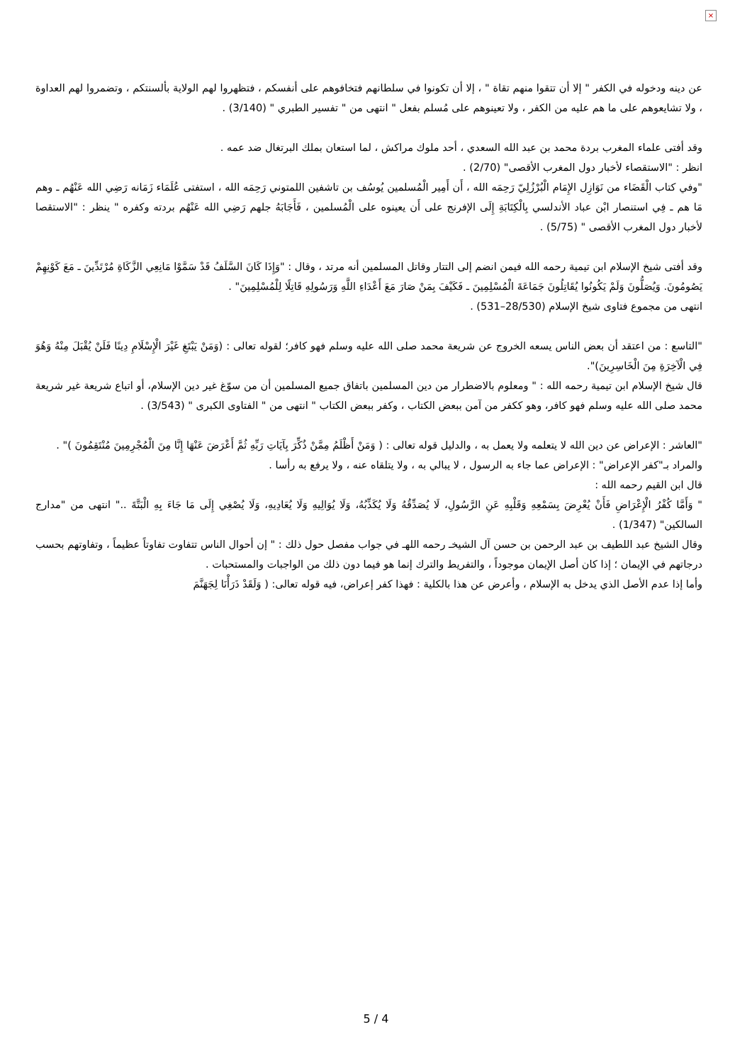×
عن دينه ودخوله في الكفر " إلا أن تتقوا منهم تقاة " ، إلا أن تكونوا في سلطانهم فتخافوهم على أنفسكم ، فتظهروا لهم الولاية بألسنتكم ، وتضمروا لهم العداوة ، ولا تشايعوهم على ما هم عليه من الكفر ، ولا تعينوهم على مُسلم بفعل " انتهى من " تفسير الطبري " (3/140) .
وقد أفتى علماء المغرب بردة محمد بن عبد الله السعدي ، أحد ملوك مراكش ، لما استعان بملك البرتغال ضد عمه .
انظر : "الاستقصاء لأخبار دول المغرب الأقصى" (2/70) .
"وفي كتاب الْقَضَاء من نَوَازِل الإِمَام الْبُرْزُلِيّ رَحِمَه الله ، أَن أَمِير الْمُسلمين يُوسُف بن تاشفين اللمتوني رَحِمَه الله ، استفتى عُلَمَاء زَمَانه رَضِي الله عَنْهُم ـ وهم مَا هم ـ فِي استنصار ابْن عباد الأندلسي بِالْكِتَابَةِ إِلَى الإفرنج على أَن يعينوه على الْمُسلمين ، فَأَجَابَهُ جلهم رَضِي الله عَنْهُم بردته وكفره " ينظر : "الاستقصا لأخبار دول المغرب الأقصى " (5/75) .
وقد أفتى شيخ الإسلام ابن تيمية رحمه الله فيمن انضم إلى التتار وقاتل المسلمين أنه مرتد ، وقال : "وَإِذَا كَانَ السَّلَفُ قَدْ سَمَّوْا مَانِعِي الزَّكَاةِ مُرْتَدِّينَ ـ مَعَ كَوْنِهِمْ يَصُومُونَ. وَيُصَلُّونَ وَلَمْ يَكُونُوا يُقَاتِلُونَ جَمَاعَةَ الْمُسْلِمِينَ ـ فَكَيْفَ بِمَنْ صَارَ مَعَ أَعْدَاءِ اللَّهِ وَرَسُولِهِ قَاتِلًا لِلْمُسْلِمِينَ" .
انتهى من مجموع فتاوى شيخ الإسلام (28/530–531) .
"التاسع : من اعتقد أن بعض الناس يسعه الخروج عن شريعة محمد صلى الله عليه وسلم فهو كافر؛ لقوله تعالى : (وَمَنْ يَبْتَغِ غَيْرَ الْإِسْلَامِ دِينًا فَلَنْ يُقْبَلَ مِنْهُ وَهُوَ فِي الْآخِرَةِ مِنَ الْخَاسِرِينَ)".
قال شيخ الإسلام ابن تيمية رحمه الله : " ومعلوم بالاضطرار من دين المسلمين باتفاق جميع المسلمين أن من سوّغ غير دين الإسلام، أو اتباع شريعة غير شريعة محمد صلى الله عليه وسلم فهو كافر، وهو ككفر من آمن ببعض الكتاب ، وكفر ببعض الكتاب " انتهى من " الفتاوى الكبرى " (3/543) .
"العاشر : الإعراض عن دين الله لا يتعلمه ولا يعمل به ، والدليل قوله تعالى : ( وَمَنْ أَظْلَمُ مِمَّنْ ذُكِّرَ بِآيَاتِ رَبِّهِ ثُمَّ أَعْرَضَ عَنْهَا إِنَّا مِنَ الْمُجْرِمِينَ مُنْتَقِمُونَ )" .
والمراد بـ"كفر الإعراض" : الإعراض عما جاء به الرسول ، لا يبالي به ، ولا يتلقاه عنه ، ولا يرفع به رأسا .
قال ابن القيم رحمه الله :
" وَأَمَّا كُفْرُ الْإِعْرَاضِ فَأَنْ يُعْرِضَ بِسَمْعِهِ وَقَلْبِهِ عَنِ الرَّسُولِ، لَا يُصَدِّقُهُ وَلَا يُكَذِّبُهُ، وَلَا يُوَالِيهِ وَلَا يُعَادِيهِ، وَلَا يُصْغِي إِلَى مَا جَاءَ بِهِ الْبَتَّةَ .." انتهى من "مدارج السالكين" (1/347) .
وقال الشيخ عبد اللطيف بن عبد الرحمن بن حسن آل الشيخـ رحمه اللهـ في جواب مفصل حول ذلك : " إن أحوال الناس تتفاوت تفاوتاً عظيماً ، وتفاوتهم بحسب درجاتهم في الإيمان ؛ إذا كان أصل الإيمان موجوداً ، والتفريط والترك إنما هو فيما دون ذلك من الواجبات والمستحبات .
وأما إذا عدم الأصل الذي يدخل به الإسلام ، وأعرض عن هذا بالكلية : فهذا كفر إعراض، فيه قوله تعالى: ( وَلَقَدْ ذَرَأْنَا لِجَهَنَّمَ
5 / 4